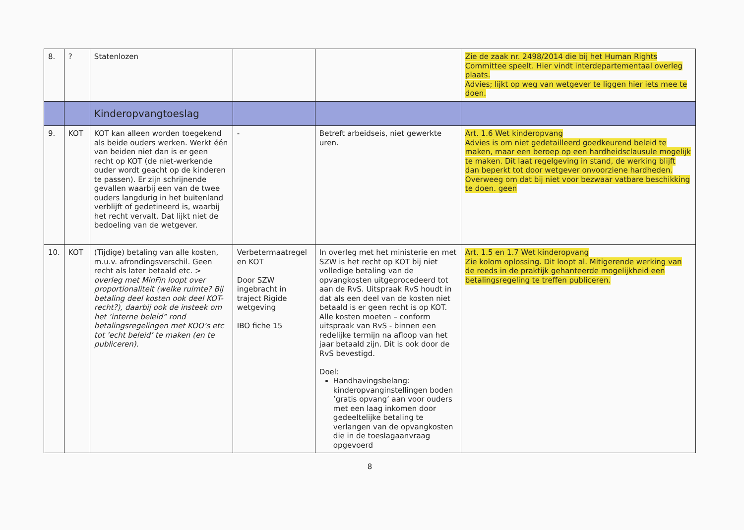| 8. | ? | Statenlozen | | | Zie de zaak nr. 2498/2014 die bij het Human Rights Committee speelt. Hier vindt interdepartementaal overleg plaats. Advies; lijkt op weg van wetgever te liggen hier iets mee te doen. |
| | | Kinderopvangtoeslag | | | |
| 9. | KOT | KOT kan alleen worden toegekend als beide ouders werken. Werkt één van beiden niet dan is er geen recht op KOT (de niet-werkende ouder wordt geacht op de kinderen te passen). Er zijn schrijnende gevallen waarbij een van de twee ouders langdurig in het buitenland verblijft of gedetineerd is, waarbij het recht vervalt. Dat lijkt niet de bedoeling van de wetgever. | - | Betreft arbeidseis, niet gewerkte uren. | Art. 1.6 Wet kinderopvang Advies is om niet gedetailleerd goedkeurend beleid te maken, maar een beroep op een hardheidsclausule mogelijk te maken. Dit laat regelgeving in stand, de werking blijft dan beperkt tot door wetgever onvoorziene hardheden. Overweeg om dat bij niet voor bezwaar vatbare beschikking te doen. geen |
| 10. | KOT | (Tijdige) betaling van alle kosten, m.u.v. afrondingsverschil. Geen recht als later betaald etc. > overleg met MinFin loopt over proportionaliteit (welke ruimte? Bij betaling deel kosten ook deel KOT-recht?), daarbij ook de insteek om het ‘interne beleid” rond betalingsregelingen met KOO’s etc tot 'echt beleid’ te maken (en te publiceren). | Verbetermaatregel en KOT Door SZW ingebracht in traject Rigide wetgeving IBO fiche 15 | In overleg met het ministerie en met SZW is het recht op KOT bij niet volledige betaling van de opvangkosten uitgeprocedeerd tot aan de RvS. Uitspraak RvS houdt in dat als een deel van de kosten niet betaald is er geen recht is op KOT. Alle kosten moeten – conform uitspraak van RvS - binnen een redelijke termijn na afloop van het jaar betaald zijn. Dit is ook door de RvS bevestigd. Doel: Handhavingsbelang: kinderopvanginstellingen boden ‘gratis opvang’ aan voor ouders met een laag inkomen door gedeeltelijke betaling te verlangen van de opvangkosten die in de toeslagaanvraag opgevoerd | Art. 1.5 en 1.7 Wet kinderopvang Zie kolom oplossing. Dit loopt al. Mitigerende werking van de reeds in de praktijk gehanteerde mogelijkheid een betalingsregeling te treffen publiceren. |
8